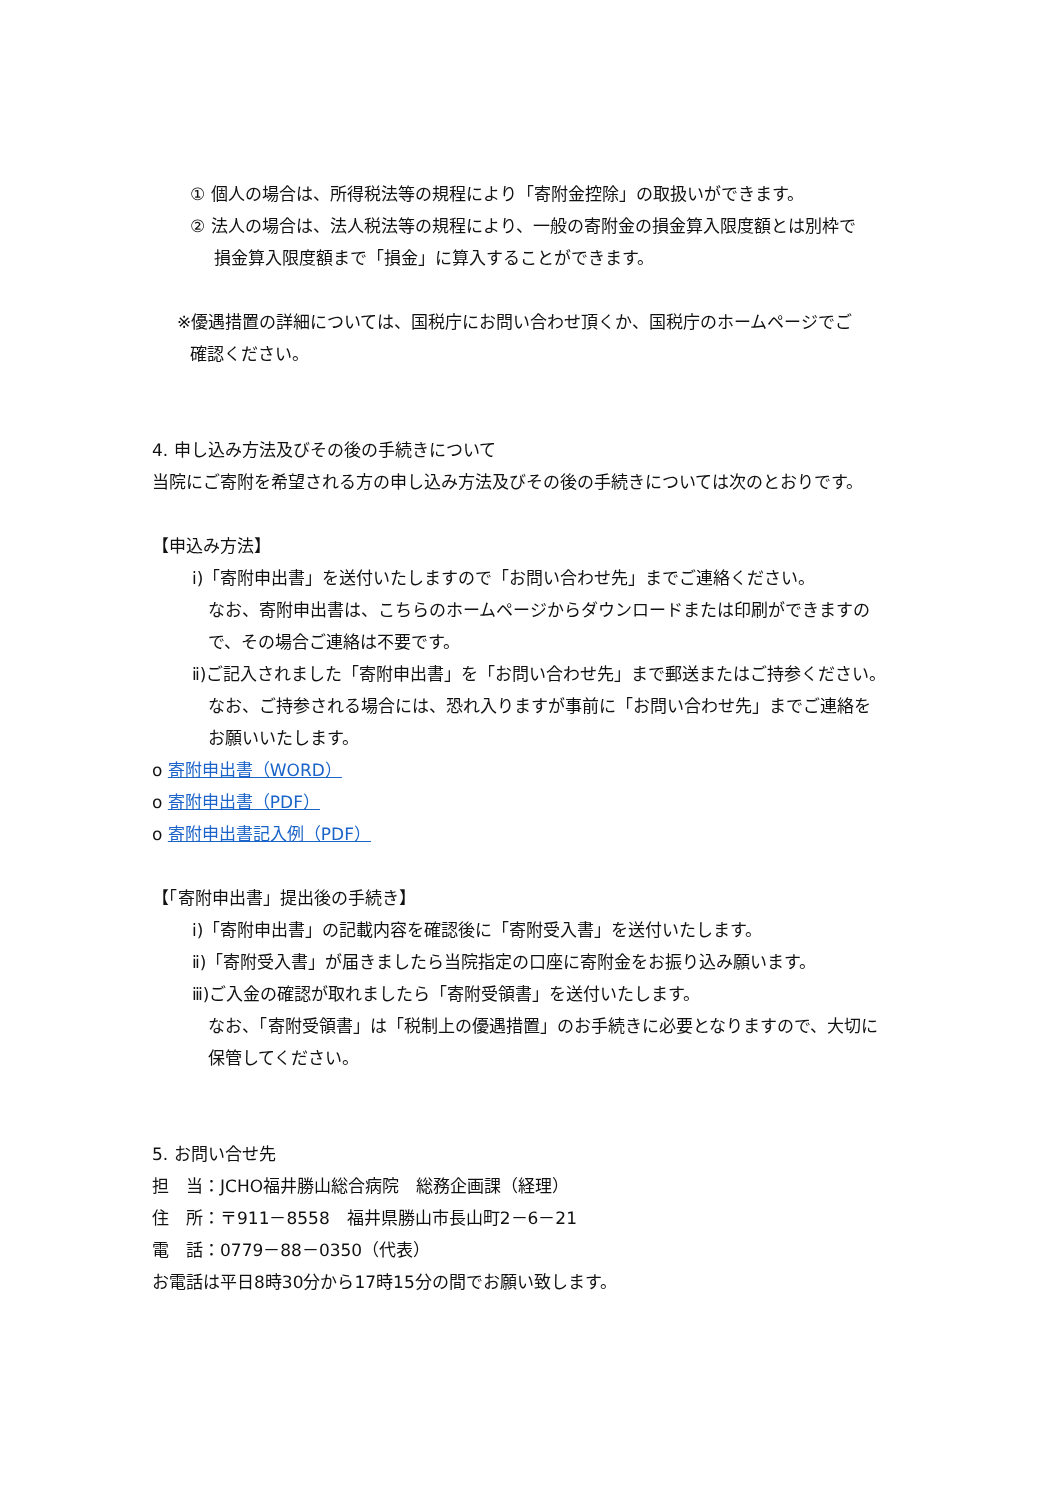① 個人の場合は、所得税法等の規程により「寄附金控除」の取扱いができます。
② 法人の場合は、法人税法等の規程により、一般の寄附金の損金算入限度額とは別枠で
損金算入限度額まで「損金」に算入することができます。
※優遇措置の詳細については、国税庁にお問い合わせ頂くか、国税庁のホームページでご
確認ください。
4. 申し込み方法及びその後の手続きについて
当院にご寄附を希望される方の申し込み方法及びその後の手続きについては次のとおりです。
【申込み方法】
ⅰ)「寄附申出書」を送付いたしますので「お問い合わせ先」までご連絡ください。
なお、寄附申出書は、こちらのホームページからダウンロードまたは印刷ができますの
で、その場合ご連絡は不要です。
ⅱ)ご記入されました「寄附申出書」を「お問い合わせ先」まで郵送またはご持参ください。
なお、ご持参される場合には、恐れ入りますが事前に「お問い合わせ先」までご連絡を
お願いいたします。
o 寄附申出書（WORD）
o 寄附申出書（PDF）
o 寄附申出書記入例（PDF）
【「寄附申出書」提出後の手続き】
ⅰ)「寄附申出書」の記載内容を確認後に「寄附受入書」を送付いたします。
ⅱ)「寄附受入書」が届きましたら当院指定の口座に寄附金をお振り込み願います。
ⅲ)ご入金の確認が取れましたら「寄附受領書」を送付いたします。
なお、「寄附受領書」は「税制上の優遇措置」のお手続きに必要となりますので、大切に
保管してください。
5. お問い合せ先
担　当：JCHO福井勝山総合病院　総務企画課（経理）
住　所：〒911－8558　福井県勝山市長山町2－6－21
電　話：0779－88－0350（代表）
お電話は平日8時30分から17時15分の間でお願い致します。